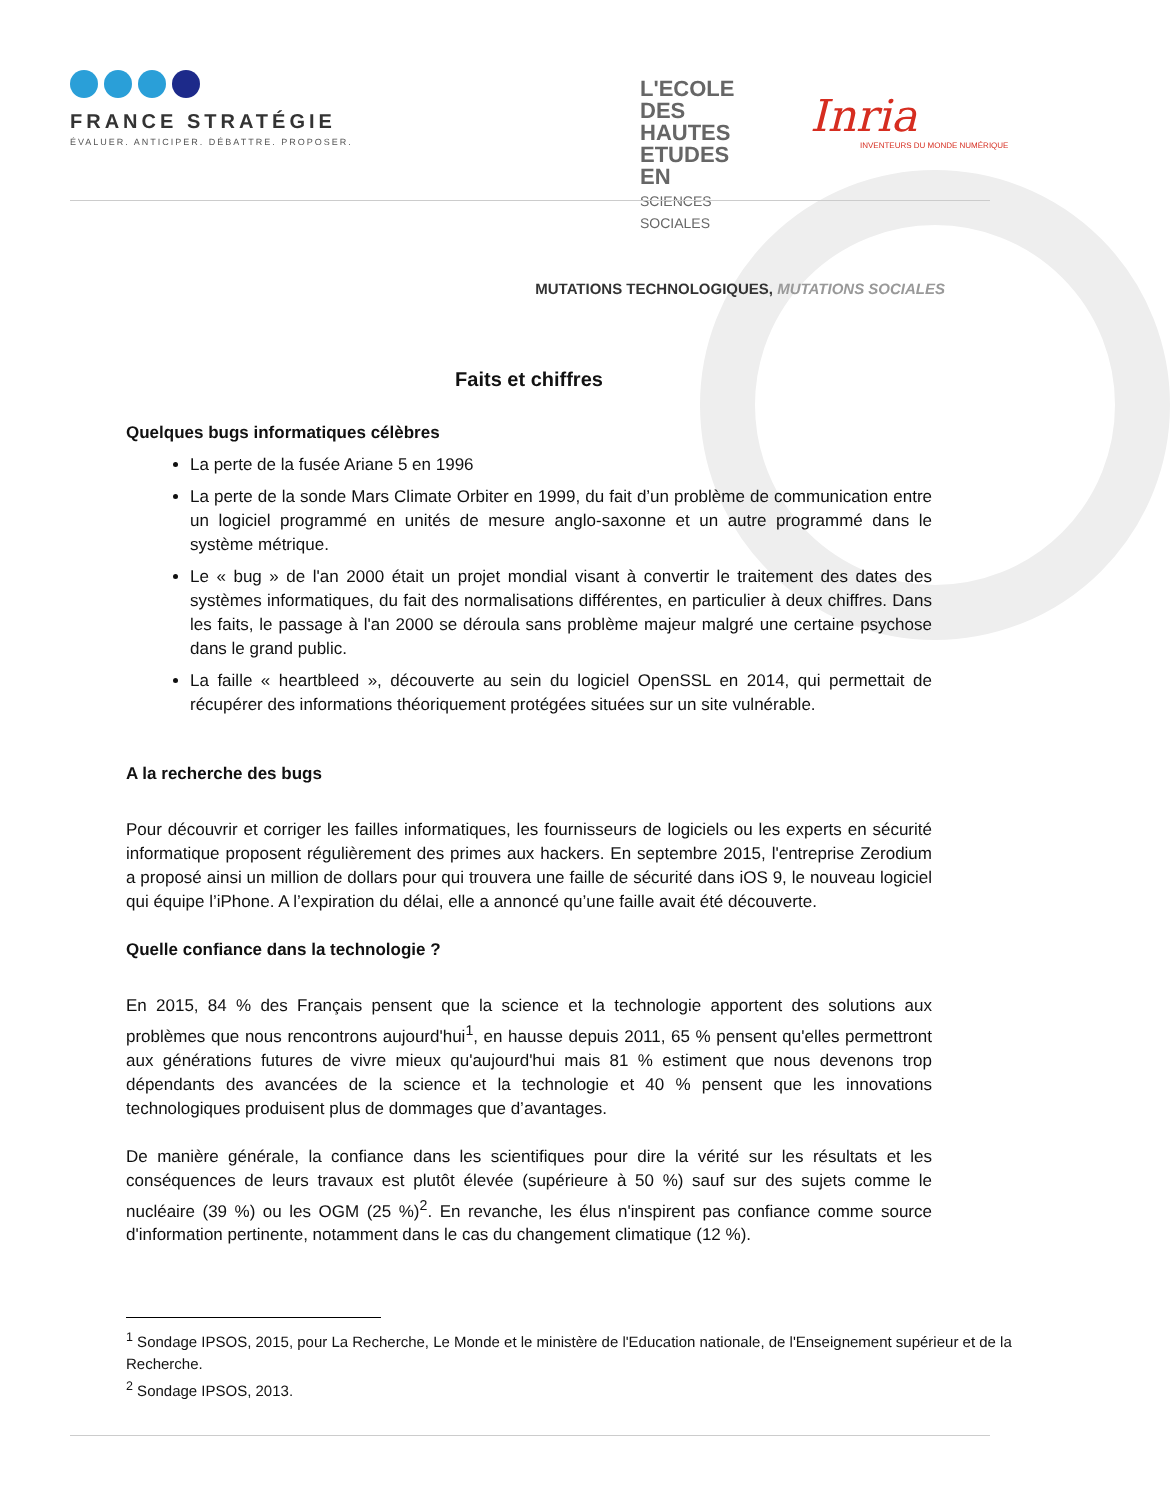FRANCE STRATÉGIE
ÉVALUER. ANTICIPER. DÉBATTRE. PROPOSER.
L'ECOLE
DES HAUTES
ETUDES EN
SCIENCES
SOCIALES
Inria
INVENTEURS DU MONDE NUMÉRIQUE
MUTATIONS TECHNOLOGIQUES, MUTATIONS SOCIALES
Faits et chiffres
Quelques bugs informatiques célèbres
La perte de la fusée Ariane 5 en 1996
La perte de la sonde Mars Climate Orbiter en 1999, du fait d’un problème de communication entre un logiciel programmé en unités de mesure anglo-saxonne et un autre programmé dans le système métrique.
Le « bug » de l'an 2000 était un projet mondial visant à convertir le traitement des dates des systèmes informatiques, du fait des normalisations différentes, en particulier à deux chiffres. Dans les faits, le passage à l'an 2000 se déroula sans problème majeur malgré une certaine psychose dans le grand public.
La faille « heartbleed », découverte au sein du logiciel OpenSSL en 2014, qui permettait de récupérer des informations théoriquement protégées situées sur un site vulnérable.
A la recherche des bugs
Pour découvrir et corriger les failles informatiques, les fournisseurs de logiciels ou les experts en sécurité informatique proposent régulièrement des primes aux hackers. En septembre 2015, l'entreprise Zerodium a proposé ainsi un million de dollars pour qui trouvera une faille de sécurité dans iOS 9, le nouveau logiciel qui équipe l’iPhone. A l’expiration du délai, elle a annoncé qu’une faille avait été découverte.
Quelle confiance dans la technologie ?
En 2015, 84 % des Français pensent que la science et la technologie apportent des solutions aux problèmes que nous rencontrons aujourd'hui<sup>1</sup>, en hausse depuis 2011, 65 % pensent qu'elles permettront aux générations futures de vivre mieux qu'aujourd'hui mais 81 % estiment que nous devenons trop dépendants des avancées de la science et la technologie et 40 % pensent que les innovations technologiques produisent plus de dommages que d’avantages.
De manière générale, la confiance dans les scientifiques pour dire la vérité sur les résultats et les conséquences de leurs travaux est plutôt élevée (supérieure à 50 %) sauf sur des sujets comme le nucléaire (39 %) ou les OGM (25 %)<sup>2</sup>. En revanche, les élus n'inspirent pas confiance comme source d'information pertinente, notamment dans le cas du changement climatique (12 %).
<sup>1</sup> Sondage IPSOS, 2015, pour La Recherche, Le Monde et le ministère de l'Education nationale, de l'Enseignement supérieur et de la Recherche.
<sup>2</sup> Sondage IPSOS, 2013.